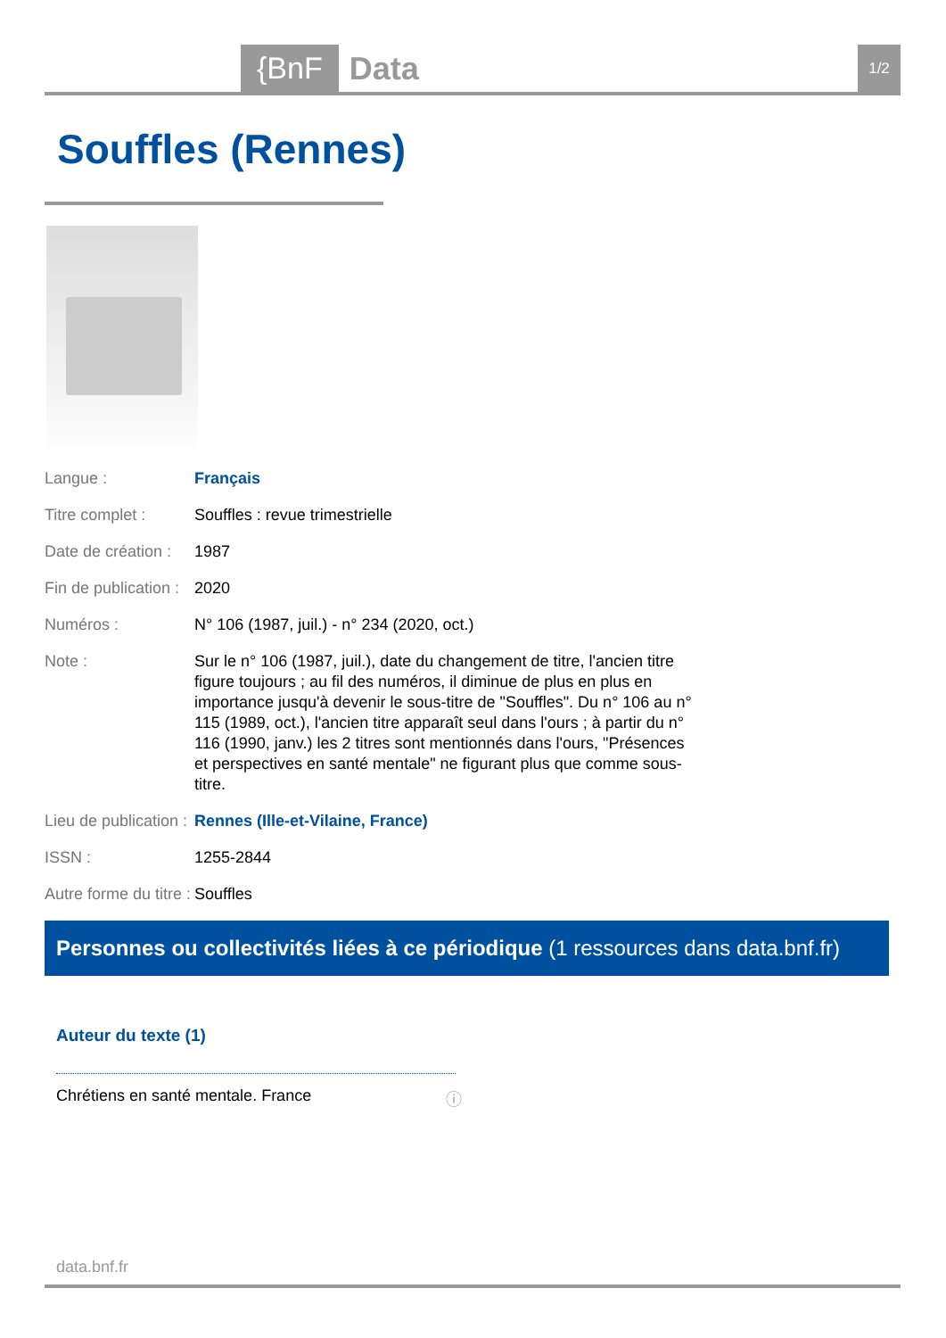{BnF Data 1/2
Souffles (Rennes)
| Langue : | Français |
| Titre complet : | Souffles : revue trimestrielle |
| Date de création : | 1987 |
| Fin de publication : | 2020 |
| Numéros : | N° 106 (1987, juil.) - n° 234 (2020, oct.) |
| Note : | Sur le n° 106 (1987, juil.), date du changement de titre, l'ancien titre figure toujours ; au fil des numéros, il diminue de plus en plus en importance jusqu'à devenir le sous-titre de "Souffles". Du n° 106 au n° 115 (1989, oct.), l'ancien titre apparaît seul dans l'ours ; à partir du n° 116 (1990, janv.) les 2 titres sont mentionnés dans l'ours, "Présences et perspectives en santé mentale" ne figurant plus que comme sous-titre. |
| Lieu de publication : | Rennes (Ille-et-Vilaine, France) |
| ISSN : | 1255-2844 |
| Autre forme du titre : | Souffles |
Personnes ou collectivités liées à ce périodique (1 ressources dans data.bnf.fr)
Auteur du texte (1)
Chrétiens en santé mentale. France ⓘ
data.bnf.fr